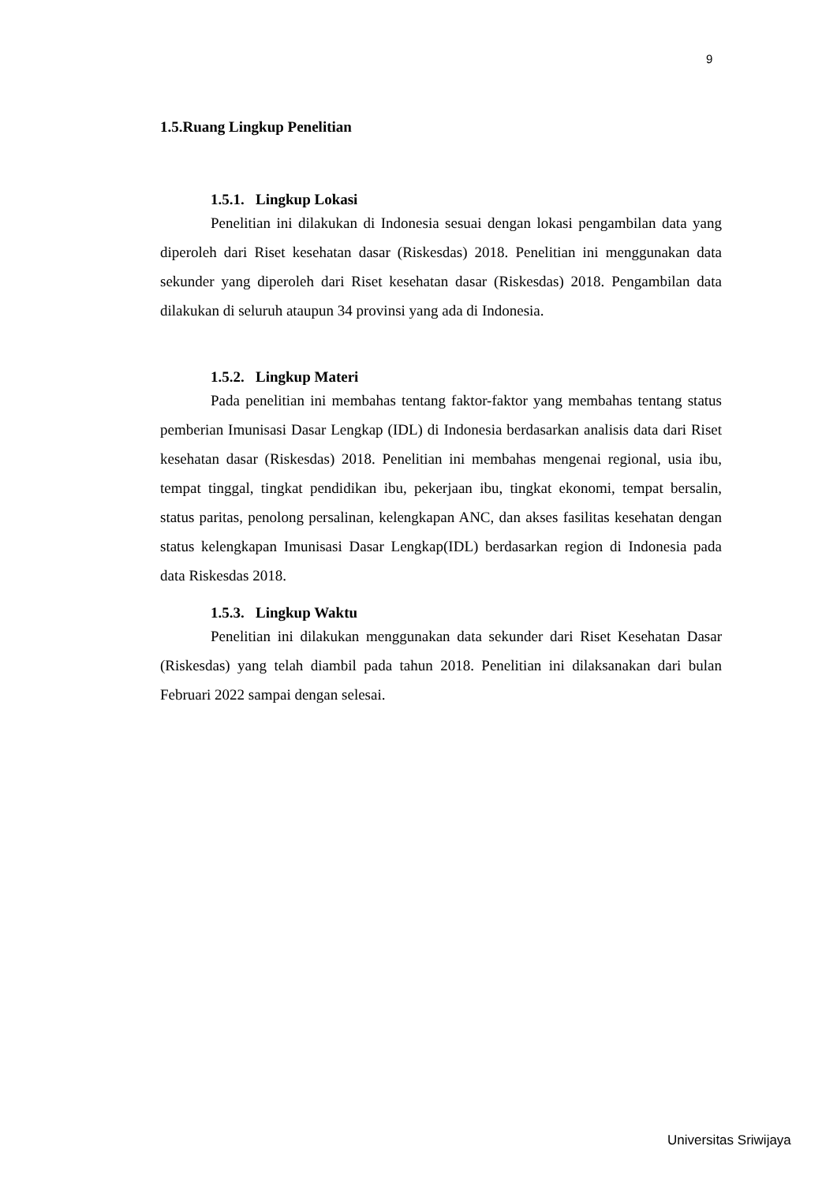9
1.5.Ruang Lingkup Penelitian
1.5.1. Lingkup Lokasi
Penelitian ini dilakukan di Indonesia sesuai dengan lokasi pengambilan data yang diperoleh dari Riset kesehatan dasar (Riskesdas) 2018. Penelitian ini menggunakan data sekunder yang diperoleh dari Riset kesehatan dasar (Riskesdas) 2018. Pengambilan data dilakukan di seluruh ataupun 34 provinsi yang ada di Indonesia.
1.5.2. Lingkup Materi
Pada penelitian ini membahas tentang faktor-faktor yang membahas tentang status pemberian Imunisasi Dasar Lengkap (IDL) di Indonesia berdasarkan analisis data dari Riset kesehatan dasar (Riskesdas) 2018. Penelitian ini membahas mengenai regional, usia ibu, tempat tinggal, tingkat pendidikan ibu, pekerjaan ibu, tingkat ekonomi, tempat bersalin, status paritas, penolong persalinan, kelengkapan ANC, dan akses fasilitas kesehatan dengan status kelengkapan Imunisasi Dasar Lengkap(IDL) berdasarkan region di Indonesia pada data Riskesdas 2018.
1.5.3. Lingkup Waktu
Penelitian ini dilakukan menggunakan data sekunder dari Riset Kesehatan Dasar (Riskesdas) yang telah diambil pada tahun 2018. Penelitian ini dilaksanakan dari bulan Februari 2022 sampai dengan selesai.
Universitas Sriwijaya